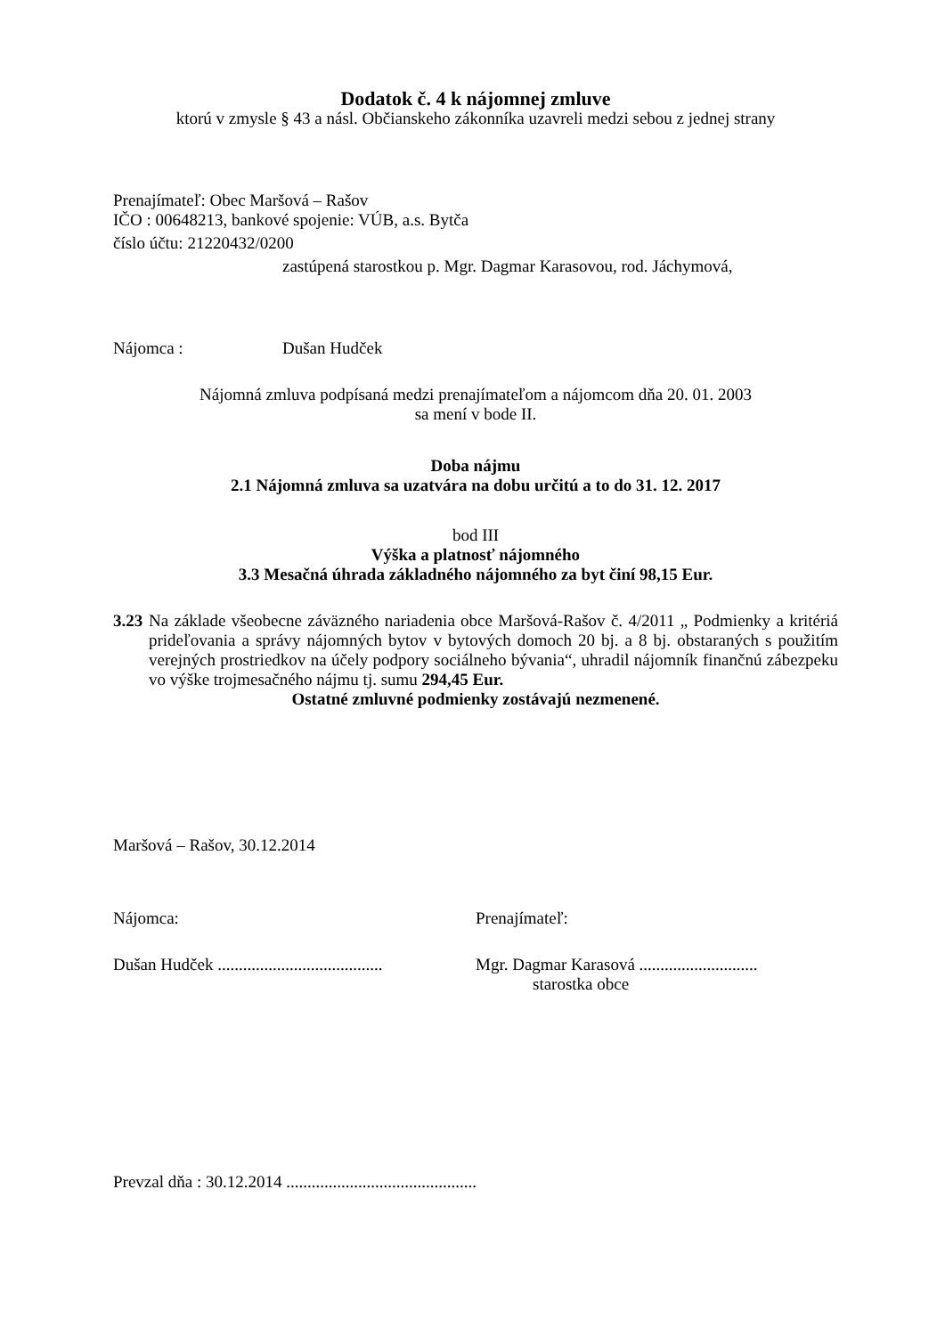Dodatok č. 4 k nájomnej zmluve
ktorú v zmysle § 43 a násl. Občianskeho zákonníka uzavreli medzi sebou z jednej strany
Prenajímateľ: Obec Maršová – Rašov
IČO : 00648213, bankové spojenie: VÚB, a.s. Bytča
číslo účtu: 21220432/0200
zastúpená starostkou p. Mgr. Dagmar Karasovou, rod. Jáchymová,
Nájomca : Dušan Hudček
Nájomná zmluva podpísaná medzi prenajímateľom a nájomcom dňa 20. 01. 2003
sa mení v bode II.
Doba nájmu
2.1 Nájomná zmluva sa uzatvára na dobu určitú a to do 31. 12. 2017
bod III
Výška a platnosť nájomného
3.3 Mesačná úhrada základného nájomného za byt činí 98,15 Eur.
3.23
Na základe všeobecne záväzného nariadenia obce Maršová-Rašov č. 4/2011 „ Podmienky a kritériá prideľovania a správy nájomných bytov v bytových domoch 20 bj. a 8 bj. obstaraných s použitím verejných prostriedkov na účely podpory sociálneho bývania“, uhradil nájomník finančnú zábezpeku vo výške trojmesačného nájmu tj. sumu 294,45 Eur.
Ostatné zmluvné podmienky zostávajú nezmenené.
Maršová – Rašov, 30.12.2014
Nájomca: Prenajímateľ:
Dušan Hudček .......................................
Mgr. Dagmar Karasová ............................
starostka obce
Prevzal dňa : 30.12.2014 .............................................